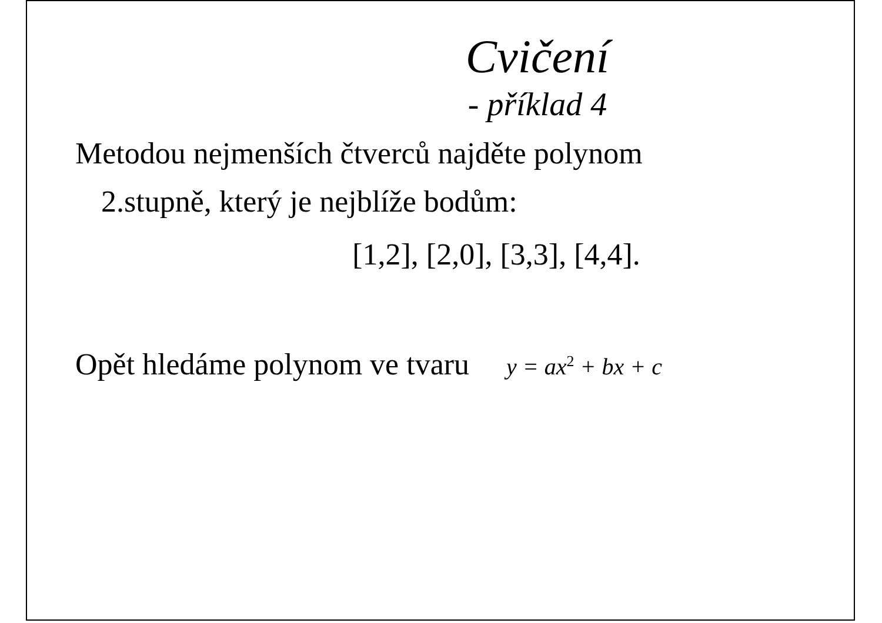Cvičení
- příklad 4
Metodou nejmenších čtverců najděte polynom
2.stupně, který je nejblíže bodům:
[1,2], [2,0], [3,3], [4,4].
Opět hledáme polynom ve tvaru y = ax<sup>2</sup> + bx + c